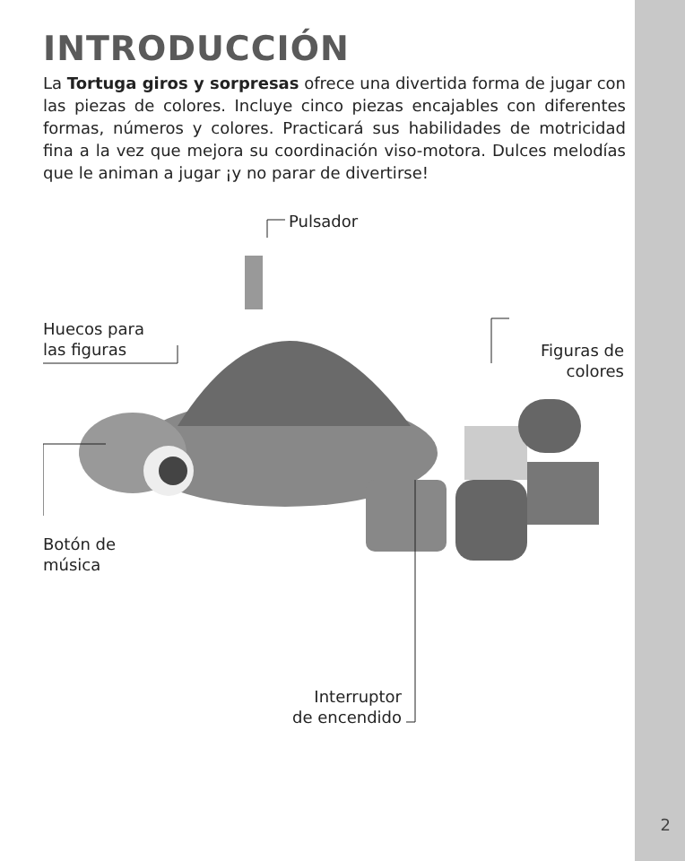INTRODUCCIÓN
La Tortuga giros y sorpresas ofrece una divertida forma de jugar con las piezas de colores. Incluye cinco piezas encajables con diferentes formas, números y colores. Practicará sus habilidades de motricidad fina a la vez que mejora su coordinación viso-motora. Dulces melodías que le animan a jugar ¡y no parar de divertirse!
Pulsador
Huecos para
las figuras
Figuras de
colores
Botón de
música
Interruptor
de encendido
2